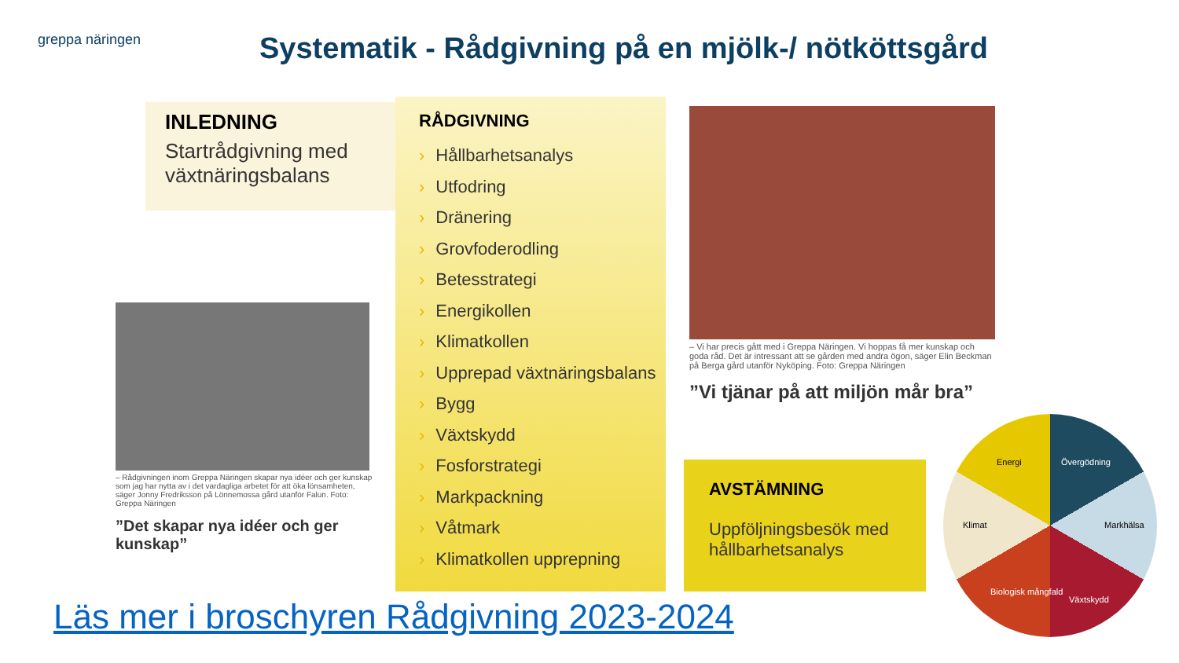greppa näringen
Systematik - Rådgivning på en mjölk-/ nötköttsgård
INLEDNING
Startrådgivning med växtnäringsbalans
RÅDGIVNING
› Hållbarhetsanalys
› Utfodring
› Dränering
› Grovfoderodling
› Betesstrategi
› Energikollen
› Klimatkollen
› Upprepad växtnäringsbalans
› Bygg
› Växtskydd
› Fosforstrategi
› Markpackning
› Våtmark
› Klimatkollen upprepning
– Rådgivningen inom Greppa Näringen skapar nya idéer och ger kunskap som jag har nytta av i det vardagliga arbetet för att öka lönsamheten, säger Jonny Fredriksson på Lönnemossa gård utanför Falun. Foto: Greppa Näringen
”Det skapar nya idéer och ger kunskap”
– Vi har precis gått med i Greppa Näringen. Vi hoppas få mer kunskap och goda råd. Det är intressant att se gården med andra ögon, säger Elin Beckman på Berga gård utanför Nyköping. Foto: Greppa Näringen
”Vi tjänar på att miljön mår bra”
AVSTÄMNING
Uppföljningsbesök med hållbarhetsanalys
Energi Övergödning
Klimat Markhälsa
Biologisk mångfald
Växtskydd
Läs mer i broschyren Rådgivning 2023-2024